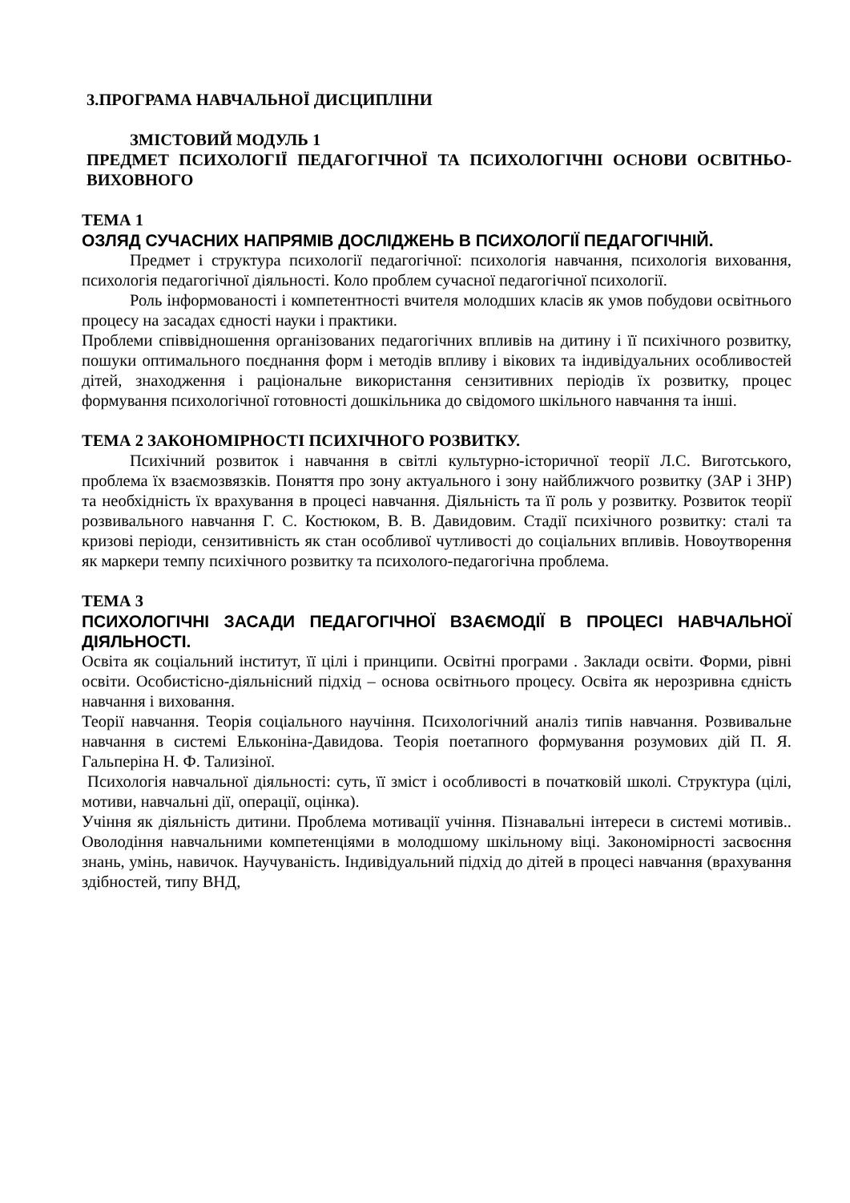3.ПРОГРАМА НАВЧАЛЬНОЇ ДИСЦИПЛІНИ
ЗМІСТОВИЙ МОДУЛЬ 1
ПРЕДМЕТ ПСИХОЛОГІЇ ПЕДАГОГІЧНОЇ ТА ПСИХОЛОГІЧНІ ОСНОВИ ОСВІТНЬО-ВИХОВНОГО
ТЕМА 1
ОЗЛЯД СУЧАСНИХ НАПРЯМІВ ДОСЛІДЖЕНЬ В ПСИХОЛОГІЇ ПЕДАГОГІЧНІЙ.
Предмет і структура психології педагогічної: психологія навчання, психологія виховання, психологія педагогічної діяльності. Коло проблем сучасної педагогічної психології.
Роль інформованості і компетентності вчителя молодших класів як умов побудови освітнього процесу на засадах єдності науки і практики.
Проблеми співвідношення організованих педагогічних впливів на дитину і її психічного розвитку, пошуки оптимального поєднання форм і методів впливу і вікових та індивідуальних особливостей дітей, знаходження і раціональне використання сензитивних періодів їх розвитку, процес формування психологічної готовності дошкільника до свідомого шкільного навчання та інші.
ТЕМА 2 ЗАКОНОМІРНОСТІ ПСИХІЧНОГО РОЗВИТКУ.
Психічний розвиток і навчання в світлі культурно-історичної теорії Л.С. Виготського, проблема їх взаємозвязків. Поняття про зону актуального і зону найближчого розвитку (ЗАР і ЗНР) та необхідність їх врахування в процесі навчання. Діяльність та її роль у розвитку. Розвиток теорії розвивального навчання Г. С. Костюком, В. В. Давидовим. Стадії психічного розвитку: сталі та кризові періоди, сензитивність як стан особливої чутливості до соціальних впливів. Новоутворення як маркери темпу психічного розвитку та психолого-педагогічна проблема.
ТЕМА 3
ПСИХОЛОГІЧНІ ЗАСАДИ ПЕДАГОГІЧНОЇ ВЗАЄМОДІЇ В ПРОЦЕСІ НАВЧАЛЬНОЇ ДІЯЛЬНОСТІ.
Освіта як соціальний інститут, її цілі і принципи. Освітні програми . Заклади освіти. Форми, рівні освіти. Особистісно-діяльнісний підхід – основа освітнього процесу. Освіта як нерозривна єдність навчання і виховання.
Теорії навчання. Теорія соціального научіння. Психологічний аналіз типів навчання. Розвивальне навчання в системі Ельконіна-Давидова. Теорія поетапного формування розумових дій П. Я. Гальперіна Н. Ф. Тализіної.
Психологія навчальної діяльності: суть, її зміст і особливості в початковій школі. Структура (цілі, мотиви, навчальні дії, операції, оцінка).
Учіння як діяльність дитини. Проблема мотивації учіння. Пізнавальні інтереси в системі мотивів.. Оволодіння навчальними компетенціями в молодшому шкільному віці. Закономірності засвоєння знань, умінь, навичок. Научуваність. Індивідуальний підхід до дітей в процесі навчання (врахування здібностей, типу ВНД,